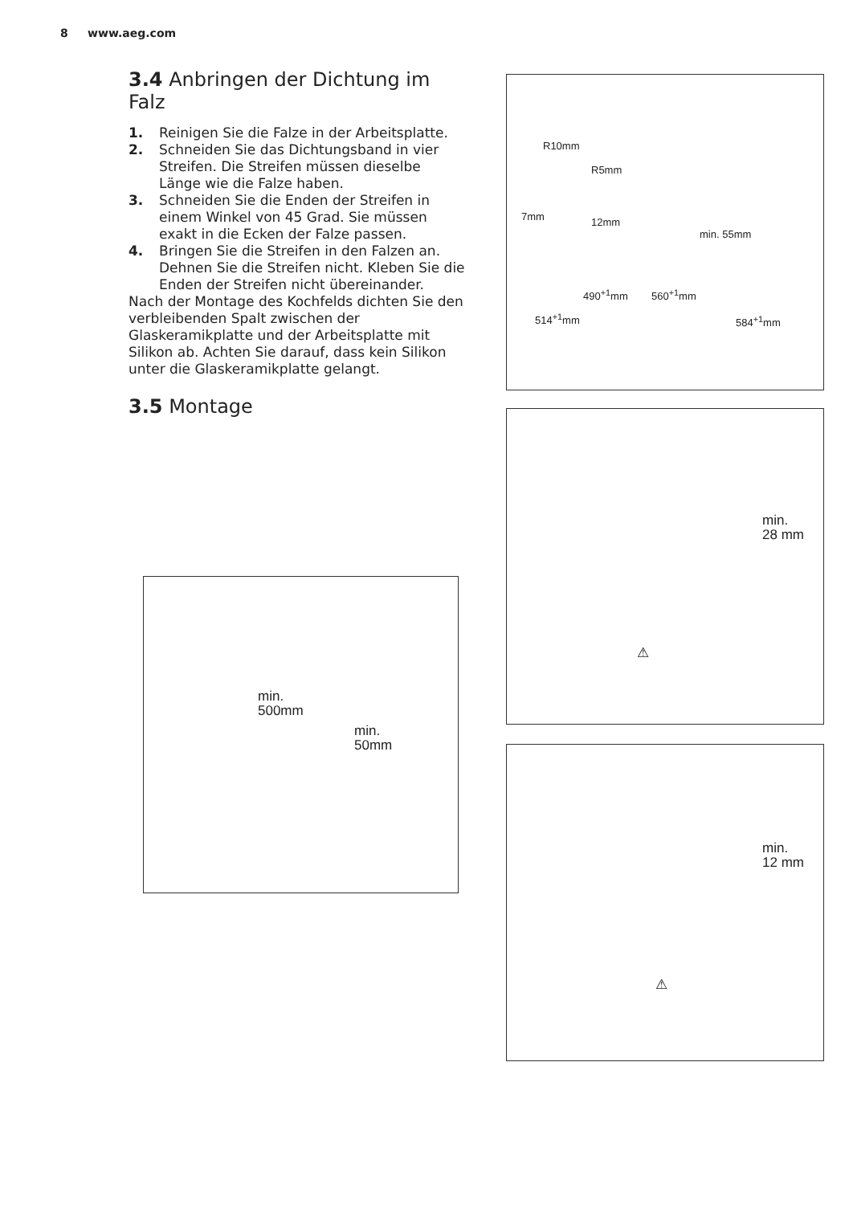8 www.aeg.com
3.4 Anbringen der Dichtung im Falz
1. Reinigen Sie die Falze in der Arbeitsplatte.
2. Schneiden Sie das Dichtungsband in vier Streifen. Die Streifen müssen dieselbe Länge wie die Falze haben.
3. Schneiden Sie die Enden der Streifen in einem Winkel von 45 Grad. Sie müssen exakt in die Ecken der Falze passen.
4. Bringen Sie die Streifen in den Falzen an. Dehnen Sie die Streifen nicht. Kleben Sie die Enden der Streifen nicht übereinander.
Nach der Montage des Kochfelds dichten Sie den verbleibenden Spalt zwischen der Glaskeramikplatte und der Arbeitsplatte mit Silikon ab. Achten Sie darauf, dass kein Silikon unter die Glaskeramikplatte gelangt.
3.5 Montage
min.
500mm
min.
50mm
R10mm
R5mm
7mm 12mm
min. 55mm
490<sup>+1</sup>mm 560<sup>+1</sup>mm
514<sup>+1</sup>mm 584<sup>+1</sup>mm
min.
28 mm
⚠
min.
12 mm
⚠